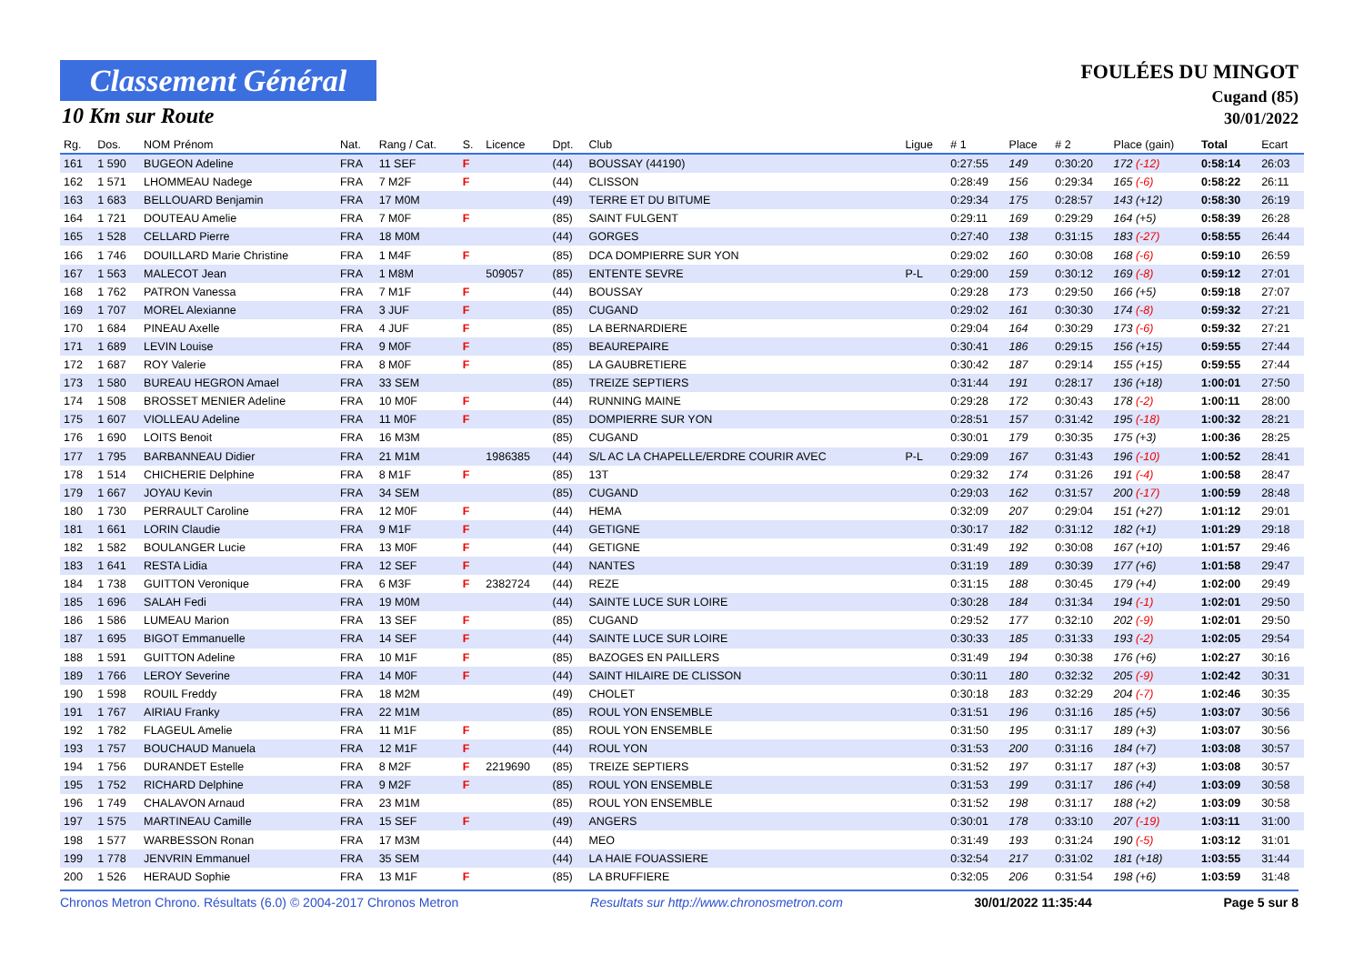Classement Général
10 Km sur Route
FOULÉES DU MINGOT
Cugand (85)
30/01/2022
| Rg. | Dos. | NOM Prénom | Nat. | Rang / Cat. | S. | Licence | Dpt. | Club | Ligue | # 1 | Place | # 2 | Place (gain) | Total | Ecart |
| --- | --- | --- | --- | --- | --- | --- | --- | --- | --- | --- | --- | --- | --- | --- | --- |
| 161 | 1 590 | BUGEON Adeline | FRA | 11 SEF | F | | (44) | BOUSSAY (44190) | | 0:27:55 | 149 | 0:30:20 | 172 (-12) | 0:58:14 | 26:03 |
| 162 | 1 571 | LHOMMEAU Nadege | FRA | 7 M2F | F | | (44) | CLISSON | | 0:28:49 | 156 | 0:29:34 | 165 (-6) | 0:58:22 | 26:11 |
| 163 | 1 683 | BELLOUARD Benjamin | FRA | 17 M0M | | | (49) | TERRE ET DU BITUME | | 0:29:34 | 175 | 0:28:57 | 143 (+12) | 0:58:30 | 26:19 |
| 164 | 1 721 | DOUTEAU Amelie | FRA | 7 M0F | F | | (85) | SAINT FULGENT | | 0:29:11 | 169 | 0:29:29 | 164 (+5) | 0:58:39 | 26:28 |
| 165 | 1 528 | CELLARD Pierre | FRA | 18 M0M | | | (44) | GORGES | | 0:27:40 | 138 | 0:31:15 | 183 (-27) | 0:58:55 | 26:44 |
| 166 | 1 746 | DOUILLARD Marie Christine | FRA | 1 M4F | F | | (85) | DCA DOMPIERRE SUR YON | | 0:29:02 | 160 | 0:30:08 | 168 (-6) | 0:59:10 | 26:59 |
| 167 | 1 563 | MALECOT Jean | FRA | 1 M8M | | 509057 | (85) | ENTENTE SEVRE | P-L | 0:29:00 | 159 | 0:30:12 | 169 (-8) | 0:59:12 | 27:01 |
| 168 | 1 762 | PATRON Vanessa | FRA | 7 M1F | F | | (44) | BOUSSAY | | 0:29:28 | 173 | 0:29:50 | 166 (+5) | 0:59:18 | 27:07 |
| 169 | 1 707 | MOREL Alexianne | FRA | 3 JUF | F | | (85) | CUGAND | | 0:29:02 | 161 | 0:30:30 | 174 (-8) | 0:59:32 | 27:21 |
| 170 | 1 684 | PINEAU Axelle | FRA | 4 JUF | F | | (85) | LA BERNARDIERE | | 0:29:04 | 164 | 0:30:29 | 173 (-6) | 0:59:32 | 27:21 |
| 171 | 1 689 | LEVIN Louise | FRA | 9 M0F | F | | (85) | BEAUREPAIRE | | 0:30:41 | 186 | 0:29:15 | 156 (+15) | 0:59:55 | 27:44 |
| 172 | 1 687 | ROY Valerie | FRA | 8 M0F | F | | (85) | LA GAUBRETIERE | | 0:30:42 | 187 | 0:29:14 | 155 (+15) | 0:59:55 | 27:44 |
| 173 | 1 580 | BUREAU HEGRON Amael | FRA | 33 SEM | | | (85) | TREIZE SEPTIERS | | 0:31:44 | 191 | 0:28:17 | 136 (+18) | 1:00:01 | 27:50 |
| 174 | 1 508 | BROSSET MENIER Adeline | FRA | 10 M0F | F | | (44) | RUNNING MAINE | | 0:29:28 | 172 | 0:30:43 | 178 (-2) | 1:00:11 | 28:00 |
| 175 | 1 607 | VIOLLEAU Adeline | FRA | 11 M0F | F | | (85) | DOMPIERRE SUR YON | | 0:28:51 | 157 | 0:31:42 | 195 (-18) | 1:00:32 | 28:21 |
| 176 | 1 690 | LOITS Benoit | FRA | 16 M3M | | | (85) | CUGAND | | 0:30:01 | 179 | 0:30:35 | 175 (+3) | 1:00:36 | 28:25 |
| 177 | 1 795 | BARBANNEAU Didier | FRA | 21 M1M | | 1986385 | (44) | S/L AC LA CHAPELLE/ERDRE COURIR AVEC | P-L | 0:29:09 | 167 | 0:31:43 | 196 (-10) | 1:00:52 | 28:41 |
| 178 | 1 514 | CHICHERIE Delphine | FRA | 8 M1F | F | | (85) | 13T | | 0:29:32 | 174 | 0:31:26 | 191 (-4) | 1:00:58 | 28:47 |
| 179 | 1 667 | JOYAU Kevin | FRA | 34 SEM | | | (85) | CUGAND | | 0:29:03 | 162 | 0:31:57 | 200 (-17) | 1:00:59 | 28:48 |
| 180 | 1 730 | PERRAULT Caroline | FRA | 12 M0F | F | | (44) | HEMA | | 0:32:09 | 207 | 0:29:04 | 151 (+27) | 1:01:12 | 29:01 |
| 181 | 1 661 | LORIN Claudie | FRA | 9 M1F | F | | (44) | GETIGNE | | 0:30:17 | 182 | 0:31:12 | 182 (+1) | 1:01:29 | 29:18 |
| 182 | 1 582 | BOULANGER Lucie | FRA | 13 M0F | F | | (44) | GETIGNE | | 0:31:49 | 192 | 0:30:08 | 167 (+10) | 1:01:57 | 29:46 |
| 183 | 1 641 | RESTA Lidia | FRA | 12 SEF | F | | (44) | NANTES | | 0:31:19 | 189 | 0:30:39 | 177 (+6) | 1:01:58 | 29:47 |
| 184 | 1 738 | GUITTON Veronique | FRA | 6 M3F | F | 2382724 | (44) | REZE | | 0:31:15 | 188 | 0:30:45 | 179 (+4) | 1:02:00 | 29:49 |
| 185 | 1 696 | SALAH Fedi | FRA | 19 M0M | | | (44) | SAINTE LUCE SUR LOIRE | | 0:30:28 | 184 | 0:31:34 | 194 (-1) | 1:02:01 | 29:50 |
| 186 | 1 586 | LUMEAU Marion | FRA | 13 SEF | F | | (85) | CUGAND | | 0:29:52 | 177 | 0:32:10 | 202 (-9) | 1:02:01 | 29:50 |
| 187 | 1 695 | BIGOT Emmanuelle | FRA | 14 SEF | F | | (44) | SAINTE LUCE SUR LOIRE | | 0:30:33 | 185 | 0:31:33 | 193 (-2) | 1:02:05 | 29:54 |
| 188 | 1 591 | GUITTON Adeline | FRA | 10 M1F | F | | (85) | BAZOGES EN PAILLERS | | 0:31:49 | 194 | 0:30:38 | 176 (+6) | 1:02:27 | 30:16 |
| 189 | 1 766 | LEROY Severine | FRA | 14 M0F | F | | (44) | SAINT HILAIRE DE CLISSON | | 0:30:11 | 180 | 0:32:32 | 205 (-9) | 1:02:42 | 30:31 |
| 190 | 1 598 | ROUIL Freddy | FRA | 18 M2M | | | (49) | CHOLET | | 0:30:18 | 183 | 0:32:29 | 204 (-7) | 1:02:46 | 30:35 |
| 191 | 1 767 | AIRIAU Franky | FRA | 22 M1M | | | (85) | ROUL YON ENSEMBLE | | 0:31:51 | 196 | 0:31:16 | 185 (+5) | 1:03:07 | 30:56 |
| 192 | 1 782 | FLAGEUL Amelie | FRA | 11 M1F | F | | (85) | ROUL YON ENSEMBLE | | 0:31:50 | 195 | 0:31:17 | 189 (+3) | 1:03:07 | 30:56 |
| 193 | 1 757 | BOUCHAUD Manuela | FRA | 12 M1F | F | | (44) | ROUL YON | | 0:31:53 | 200 | 0:31:16 | 184 (+7) | 1:03:08 | 30:57 |
| 194 | 1 756 | DURANDET Estelle | FRA | 8 M2F | F | 2219690 | (85) | TREIZE SEPTIERS | | 0:31:52 | 197 | 0:31:17 | 187 (+3) | 1:03:08 | 30:57 |
| 195 | 1 752 | RICHARD Delphine | FRA | 9 M2F | F | | (85) | ROUL YON ENSEMBLE | | 0:31:53 | 199 | 0:31:17 | 186 (+4) | 1:03:09 | 30:58 |
| 196 | 1 749 | CHALAVON Arnaud | FRA | 23 M1M | | | (85) | ROUL YON ENSEMBLE | | 0:31:52 | 198 | 0:31:17 | 188 (+2) | 1:03:09 | 30:58 |
| 197 | 1 575 | MARTINEAU Camille | FRA | 15 SEF | F | | (49) | ANGERS | | 0:30:01 | 178 | 0:33:10 | 207 (-19) | 1:03:11 | 31:00 |
| 198 | 1 577 | WARBESSON Ronan | FRA | 17 M3M | | | (44) | MEO | | 0:31:49 | 193 | 0:31:24 | 190 (-5) | 1:03:12 | 31:01 |
| 199 | 1 778 | JENVRIN Emmanuel | FRA | 35 SEM | | | (44) | LA HAIE FOUASSIERE | | 0:32:54 | 217 | 0:31:02 | 181 (+18) | 1:03:55 | 31:44 |
| 200 | 1 526 | HERAUD Sophie | FRA | 13 M1F | F | | (85) | LA BRUFFIERE | | 0:32:05 | 206 | 0:31:54 | 198 (+6) | 1:03:59 | 31:48 |
Chronos Metron Chrono. Résultats (6.0) © 2004-2017 Chronos Metron Resultats sur http://www.chronosmetron.com 30/01/2022 11:35:44 Page 5 sur 8